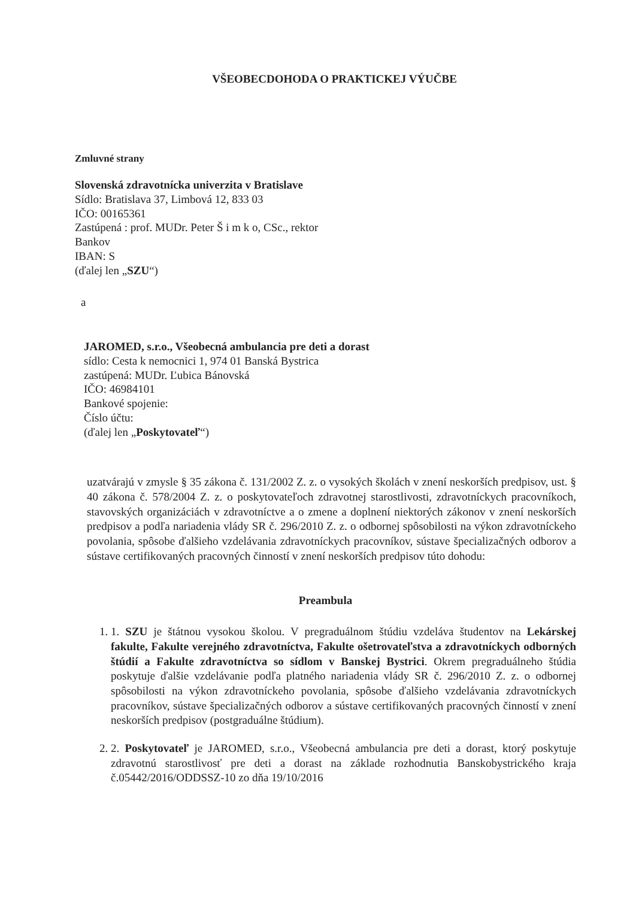VŠEOBECDOHODA O PRAKTICKEJ VÝUČBE
Zmluvné strany
Slovenská zdravotnícka univerzita v Bratislave
Sídlo: Bratislava 37, Limbová 12, 833 03
IČO: 00165361
Zastúpená : prof. MUDr. Peter Š i m k o, CSc., rektor
Bankov
IBAN: S
(ďalej len „SZU“)
a
JAROMED, s.r.o., Všeobecná ambulancia pre deti a dorast
sídlo: Cesta k nemocnici 1, 974 01 Banská Bystrica
zastúpená: MUDr. Ľubica Bánovská
IČO: 46984101
Bankové spojenie:
Číslo účtu:
(ďalej len „Poskytovateľ“)
uzatvárajú v zmysle § 35 zákona č. 131/2002 Z. z. o vysokých školách v znení neskorších predpisov, ust. § 40 zákona č. 578/2004 Z. z. o poskytovateľoch zdravotnej starostlivosti, zdravotníckych pracovníkoch, stavovských organizáciách v zdravotníctve a o zmene a doplnení niektorých zákonov v znení neskorších predpisov a podľa nariadenia vlády SR č. 296/2010 Z. z. o odbornej spôsobilosti na výkon zdravotníckeho povolania, spôsobe ďalšieho vzdelávania zdravotníckych pracovníkov, sústave špecializačných odborov a sústave certifikovaných pracovných činností v znení neskorších predpisov túto dohodu:
Preambula
1. 1. SZU je štátnou vysokou školou. V pregraduálnom štúdiu vzdeláva študentov na Lekárskej fakulte, Fakulte verejného zdravotníctva, Fakulte ošetrovateľstva a zdravotníckych odborných štúdií a Fakulte zdravotníctva so sídlom v Banskej Bystrici. Okrem pregraduálneho štúdia poskytuje ďalšie vzdelávanie podľa platného nariadenia vlády SR č. 296/2010 Z. z. o odbornej spôsobilosti na výkon zdravotníckeho povolania, spôsobe ďalšieho vzdelávania zdravotníckych pracovníkov, sústave špecializačných odborov a sústave certifikovaných pracovných činností v znení neskorších predpisov (postgraduálne štúdium).
2. 2. Poskytovateľ je JAROMED, s.r.o., Všeobecná ambulancia pre deti a dorast, ktorý poskytuje zdravotnú starostlivosť pre deti a dorast na základe rozhodnutia Banskobystrického kraja č.05442/2016/ODDSSZ-10 zo dňa 19/10/2016